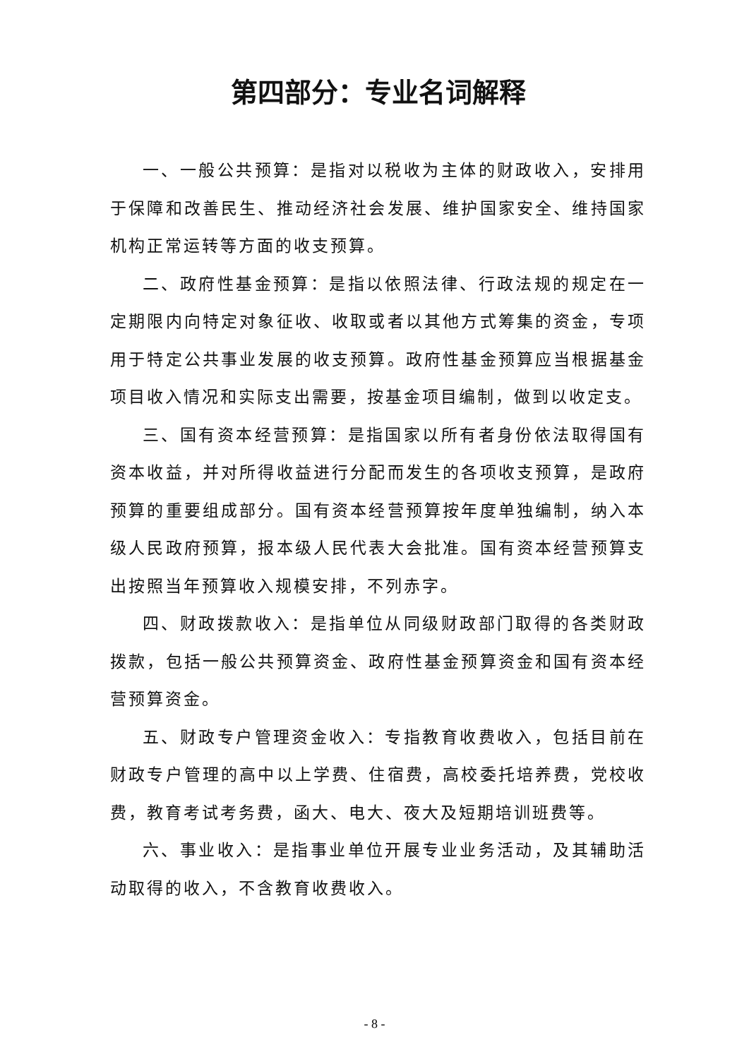第四部分：专业名词解释
一、一般公共预算：是指对以税收为主体的财政收入，安排用于保障和改善民生、推动经济社会发展、维护国家安全、维持国家机构正常运转等方面的收支预算。
二、政府性基金预算：是指以依照法律、行政法规的规定在一定期限内向特定对象征收、收取或者以其他方式筹集的资金，专项用于特定公共事业发展的收支预算。政府性基金预算应当根据基金项目收入情况和实际支出需要，按基金项目编制，做到以收定支。
三、国有资本经营预算：是指国家以所有者身份依法取得国有资本收益，并对所得收益进行分配而发生的各项收支预算，是政府预算的重要组成部分。国有资本经营预算按年度单独编制，纳入本级人民政府预算，报本级人民代表大会批准。国有资本经营预算支出按照当年预算收入规模安排，不列赤字。
四、财政拨款收入：是指单位从同级财政部门取得的各类财政拨款，包括一般公共预算资金、政府性基金预算资金和国有资本经营预算资金。
五、财政专户管理资金收入：专指教育收费收入，包括目前在财政专户管理的高中以上学费、住宿费，高校委托培养费，党校收费，教育考试考务费，函大、电大、夜大及短期培训班费等。
六、事业收入：是指事业单位开展专业业务活动，及其辅助活动取得的收入，不含教育收费收入。
- 8 -